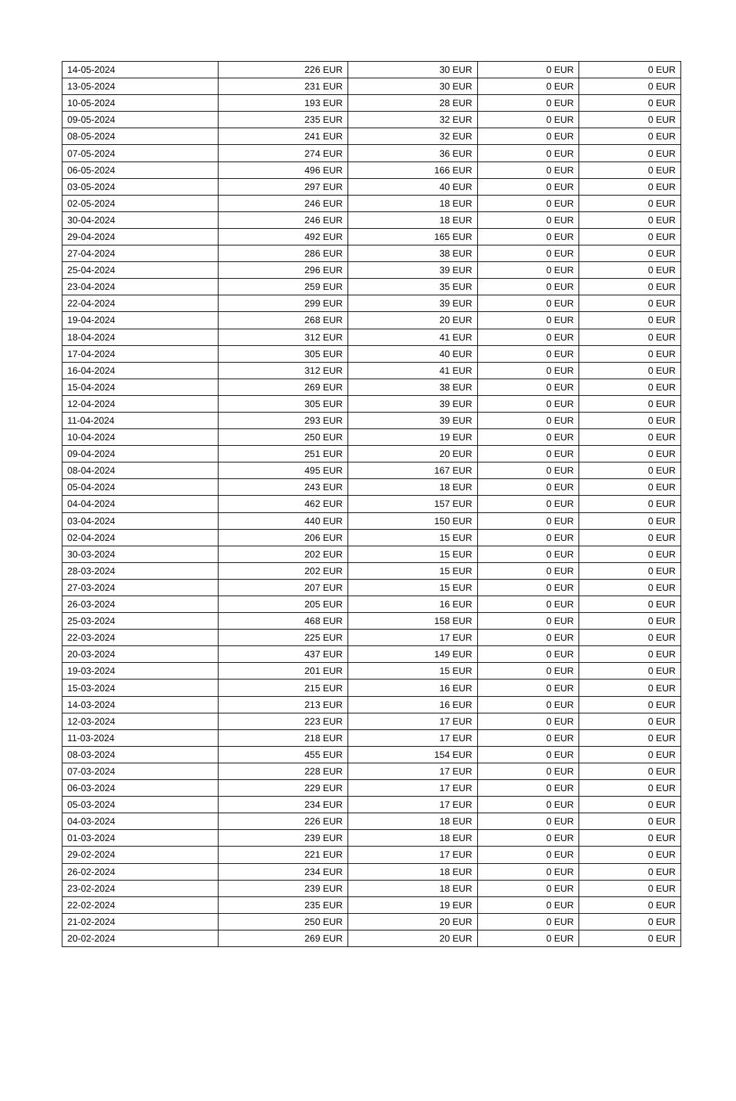| 14-05-2024 | 226 EUR | 30 EUR | 0 EUR | 0 EUR |
| 13-05-2024 | 231 EUR | 30 EUR | 0 EUR | 0 EUR |
| 10-05-2024 | 193 EUR | 28 EUR | 0 EUR | 0 EUR |
| 09-05-2024 | 235 EUR | 32 EUR | 0 EUR | 0 EUR |
| 08-05-2024 | 241 EUR | 32 EUR | 0 EUR | 0 EUR |
| 07-05-2024 | 274 EUR | 36 EUR | 0 EUR | 0 EUR |
| 06-05-2024 | 496 EUR | 166 EUR | 0 EUR | 0 EUR |
| 03-05-2024 | 297 EUR | 40 EUR | 0 EUR | 0 EUR |
| 02-05-2024 | 246 EUR | 18 EUR | 0 EUR | 0 EUR |
| 30-04-2024 | 246 EUR | 18 EUR | 0 EUR | 0 EUR |
| 29-04-2024 | 492 EUR | 165 EUR | 0 EUR | 0 EUR |
| 27-04-2024 | 286 EUR | 38 EUR | 0 EUR | 0 EUR |
| 25-04-2024 | 296 EUR | 39 EUR | 0 EUR | 0 EUR |
| 23-04-2024 | 259 EUR | 35 EUR | 0 EUR | 0 EUR |
| 22-04-2024 | 299 EUR | 39 EUR | 0 EUR | 0 EUR |
| 19-04-2024 | 268 EUR | 20 EUR | 0 EUR | 0 EUR |
| 18-04-2024 | 312 EUR | 41 EUR | 0 EUR | 0 EUR |
| 17-04-2024 | 305 EUR | 40 EUR | 0 EUR | 0 EUR |
| 16-04-2024 | 312 EUR | 41 EUR | 0 EUR | 0 EUR |
| 15-04-2024 | 269 EUR | 38 EUR | 0 EUR | 0 EUR |
| 12-04-2024 | 305 EUR | 39 EUR | 0 EUR | 0 EUR |
| 11-04-2024 | 293 EUR | 39 EUR | 0 EUR | 0 EUR |
| 10-04-2024 | 250 EUR | 19 EUR | 0 EUR | 0 EUR |
| 09-04-2024 | 251 EUR | 20 EUR | 0 EUR | 0 EUR |
| 08-04-2024 | 495 EUR | 167 EUR | 0 EUR | 0 EUR |
| 05-04-2024 | 243 EUR | 18 EUR | 0 EUR | 0 EUR |
| 04-04-2024 | 462 EUR | 157 EUR | 0 EUR | 0 EUR |
| 03-04-2024 | 440 EUR | 150 EUR | 0 EUR | 0 EUR |
| 02-04-2024 | 206 EUR | 15 EUR | 0 EUR | 0 EUR |
| 30-03-2024 | 202 EUR | 15 EUR | 0 EUR | 0 EUR |
| 28-03-2024 | 202 EUR | 15 EUR | 0 EUR | 0 EUR |
| 27-03-2024 | 207 EUR | 15 EUR | 0 EUR | 0 EUR |
| 26-03-2024 | 205 EUR | 16 EUR | 0 EUR | 0 EUR |
| 25-03-2024 | 468 EUR | 158 EUR | 0 EUR | 0 EUR |
| 22-03-2024 | 225 EUR | 17 EUR | 0 EUR | 0 EUR |
| 20-03-2024 | 437 EUR | 149 EUR | 0 EUR | 0 EUR |
| 19-03-2024 | 201 EUR | 15 EUR | 0 EUR | 0 EUR |
| 15-03-2024 | 215 EUR | 16 EUR | 0 EUR | 0 EUR |
| 14-03-2024 | 213 EUR | 16 EUR | 0 EUR | 0 EUR |
| 12-03-2024 | 223 EUR | 17 EUR | 0 EUR | 0 EUR |
| 11-03-2024 | 218 EUR | 17 EUR | 0 EUR | 0 EUR |
| 08-03-2024 | 455 EUR | 154 EUR | 0 EUR | 0 EUR |
| 07-03-2024 | 228 EUR | 17 EUR | 0 EUR | 0 EUR |
| 06-03-2024 | 229 EUR | 17 EUR | 0 EUR | 0 EUR |
| 05-03-2024 | 234 EUR | 17 EUR | 0 EUR | 0 EUR |
| 04-03-2024 | 226 EUR | 18 EUR | 0 EUR | 0 EUR |
| 01-03-2024 | 239 EUR | 18 EUR | 0 EUR | 0 EUR |
| 29-02-2024 | 221 EUR | 17 EUR | 0 EUR | 0 EUR |
| 26-02-2024 | 234 EUR | 18 EUR | 0 EUR | 0 EUR |
| 23-02-2024 | 239 EUR | 18 EUR | 0 EUR | 0 EUR |
| 22-02-2024 | 235 EUR | 19 EUR | 0 EUR | 0 EUR |
| 21-02-2024 | 250 EUR | 20 EUR | 0 EUR | 0 EUR |
| 20-02-2024 | 269 EUR | 20 EUR | 0 EUR | 0 EUR |